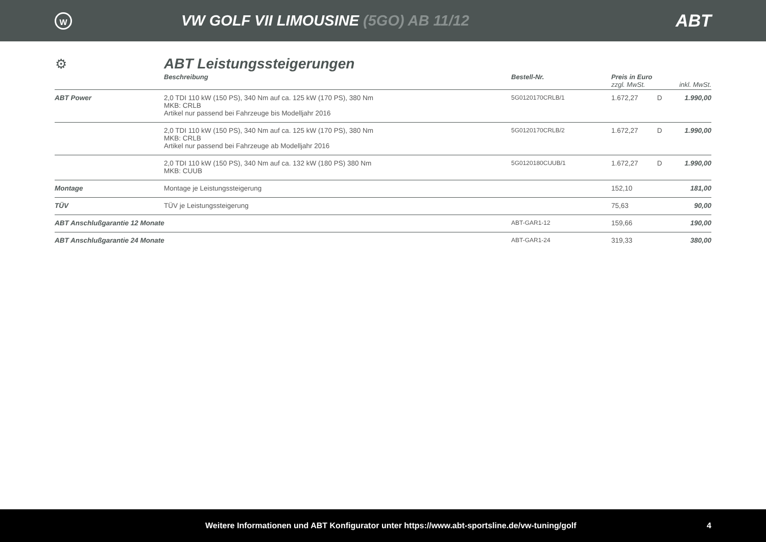W
VW GOLF VII LIMOUSINE (5GO) AB 11/12
ABT
⚙
ABT Leistungssteigerungen
| | Beschreibung | Bestell-Nr. | Preis in Euro zzgl. MwSt. inkl. MwSt. | | |
| --- | --- | --- | --- | --- | --- |
| ABT Power | 2,0 TDI 110 kW (150 PS), 340 Nm auf ca. 125 kW (170 PS), 380 Nm MKB: CRLB Artikel nur passend bei Fahrzeuge bis Modelljahr 2016 | 5G0120170CRLB/1 | 1.672,27 | D | 1.990,00 |
| | 2,0 TDI 110 kW (150 PS), 340 Nm auf ca. 125 kW (170 PS), 380 Nm MKB: CRLB Artikel nur passend bei Fahrzeuge ab Modelljahr 2016 | 5G0120170CRLB/2 | 1.672,27 | D | 1.990,00 |
| | 2,0 TDI 110 kW (150 PS), 340 Nm auf ca. 132 kW (180 PS) 380 Nm MKB: CUUB | 5G0120180CUUB/1 | 1.672,27 | D | 1.990,00 |
| Montage | Montage je Leistungssteigerung | | 152,10 | | 181,00 |
| TÜV | TÜV je Leistungssteigerung | | 75,63 | | 90,00 |
| ABT Anschlußgarantie 12 Monate | | ABT-GAR1-12 | 159,66 | | 190,00 |
| ABT Anschlußgarantie 24 Monate | | ABT-GAR1-24 | 319,33 | | 380,00 |
Weitere Informationen und ABT Konfigurator unter https://www.abt-sportsline.de/vw-tuning/golf 4